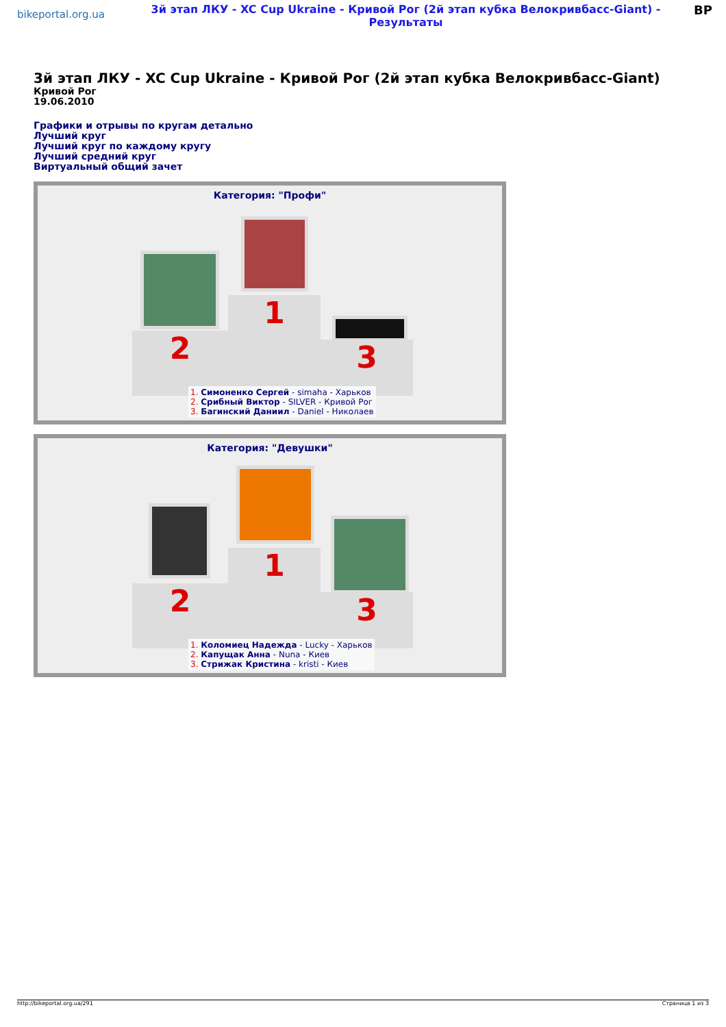bikeportal.org.ua
3й этап ЛКУ - XC Cup Ukraine - Кривой Рог (2й этап кубка Велокривбасс-Giant) - Результаты
BP
3й этап ЛКУ - XC Cup Ukraine - Кривой Рог (2й этап кубка Велокривбасс-Giant)
Кривой Рог
19.06.2010
Графики и отрывы по кругам детально
Лучший круг
Лучший круг по каждому кругу
Лучший средний круг
Виртуальный общий зачет
Категория: "Профи"
2
1
3
1. Симоненко Сергей - simaha - Харьков
2. Срибный Виктор - SILVER - Кривой Рог
3. Багинский Даниил - Daniel - Николаев
Категория: "Девушки"
2
1
3
1. Коломиец Надежда - Lucky - Харьков
2. Капущак Анна - Nuna - Киев
3. Стрижак Кристина - kristi - Киев
http://bikeportal.org.ua/291 Страница 1 из 3